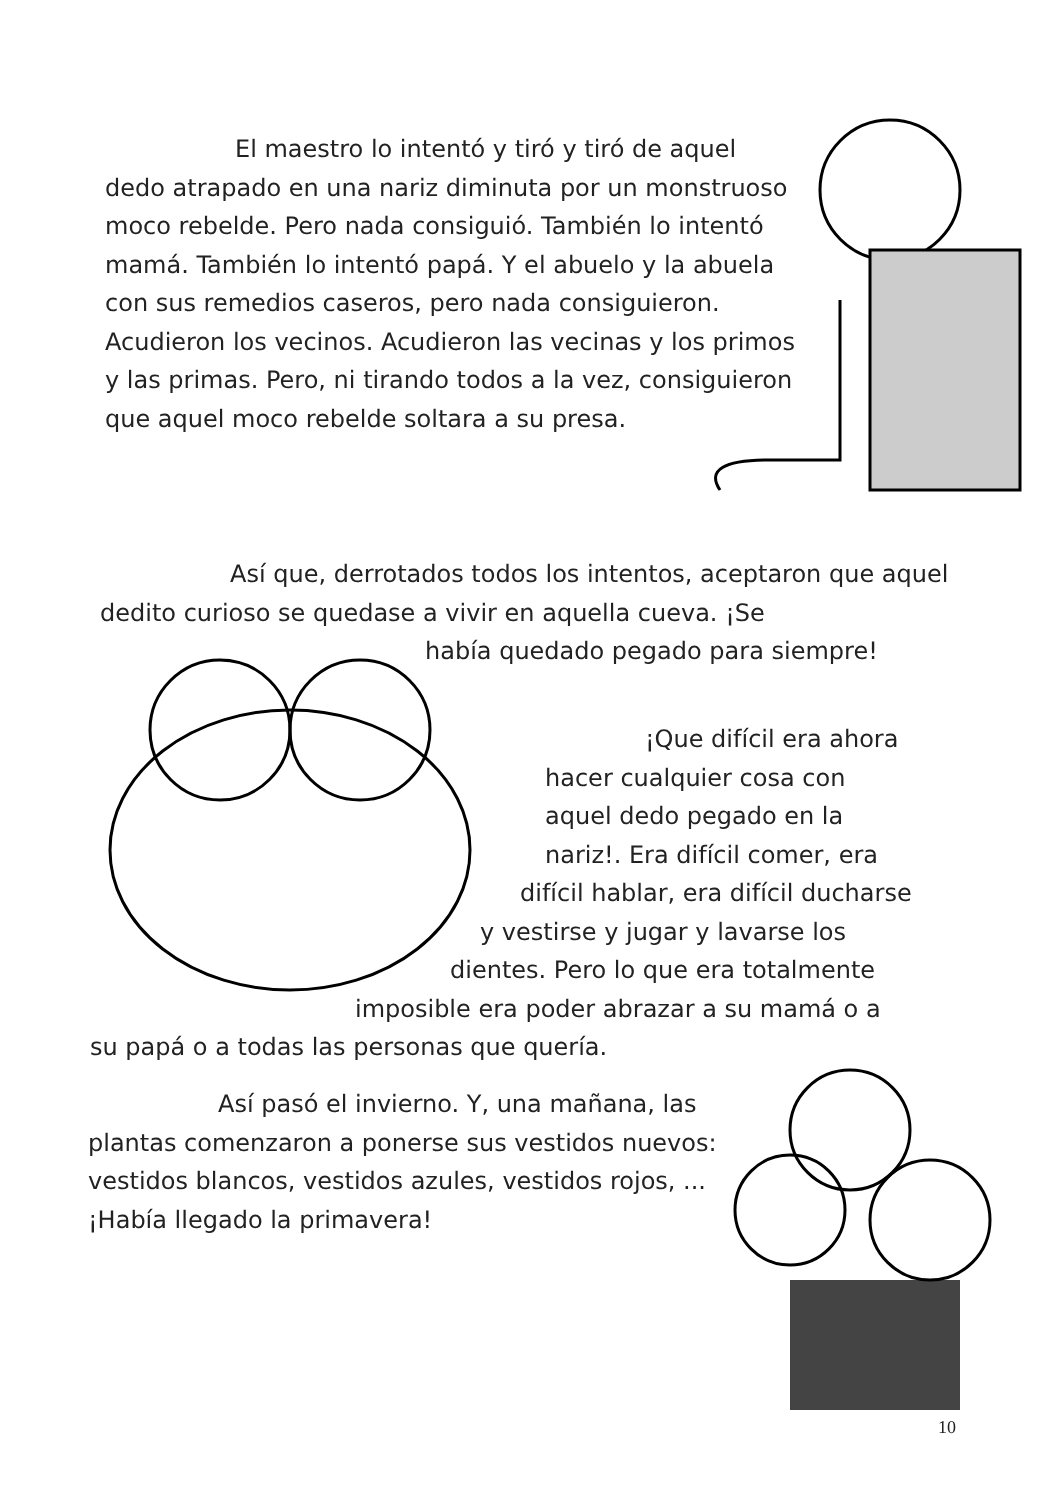El maestro lo intentó y tiró y tiró de aquel dedo atrapado en una nariz diminuta por un monstruoso moco rebelde. Pero nada consiguió. También lo intentó mamá. También lo intentó papá. Y el abuelo y la abuela con sus remedios caseros, pero nada consiguieron. Acudieron los vecinos. Acudieron las vecinas y los primos y las primas. Pero, ni tirando todos a la vez, consiguieron que aquel moco rebelde soltara a su presa.
Así que, derrotados todos los intentos, aceptaron que aquel dedito curioso se quedase a vivir en aquella cueva. ¡Se
había quedado pegado para siempre!
¡Que difícil era ahora
hacer cualquier cosa con
aquel dedo pegado en la
nariz!. Era difícil comer, era
difícil hablar, era difícil ducharse
y vestirse y jugar y lavarse los
dientes. Pero lo que era totalmente
imposible era poder abrazar a su mamá o a
su papá o a todas las personas que quería.
Así pasó el invierno. Y, una mañana, las plantas comenzaron a ponerse sus vestidos nuevos: vestidos blancos, vestidos azules, vestidos rojos, ... ¡Había llegado la primavera!
10